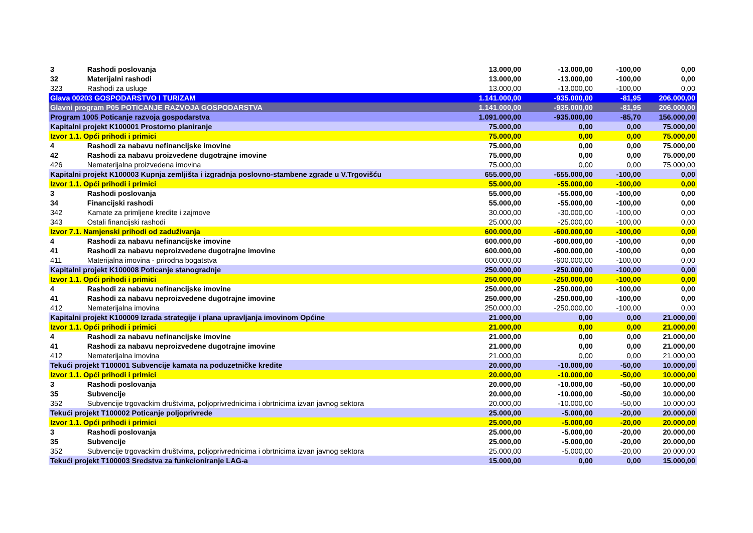| 3 | Rashodi poslovanja | 13.000,00 | -13.000,00 | -100,00 | 0,00 |
| 32 | Materijalni rashodi | 13.000,00 | -13.000,00 | -100,00 | 0,00 |
| 323 | Rashodi za usluge | 13.000,00 | -13.000,00 | -100,00 | 0,00 |
| Glava 00203 GOSPODARSTVO I TURIZAM | | 1.141.000,00 | -935.000,00 | -81,95 | 206.000,00 |
| Glavni program P05 POTICANJE RAZVOJA GOSPODARSTVA | | 1.141.000,00 | -935.000,00 | -81,95 | 206.000,00 |
| Program 1005 Poticanje razvoja gospodarstva | | 1.091.000,00 | -935.000,00 | -85,70 | 156.000,00 |
| Kapitalni projekt K100001 Prostorno planiranje | | 75.000,00 | 0,00 | 0,00 | 75.000,00 |
| Izvor 1.1. Opći prihodi i primici | | 75.000,00 | 0,00 | 0,00 | 75.000,00 |
| 4 | Rashodi za nabavu nefinancijske imovine | 75.000,00 | 0,00 | 0,00 | 75.000,00 |
| 42 | Rashodi za nabavu proizvedene dugotrajne imovine | 75.000,00 | 0,00 | 0,00 | 75.000,00 |
| 426 | Nematerijalna proizvedena imovina | 75.000,00 | 0,00 | 0,00 | 75.000,00 |
| Kapitalni projekt K100003 Kupnja zemljišta i izgradnja poslovno-stambene zgrade u V.Trgovišću | | 655.000,00 | -655.000,00 | -100,00 | 0,00 |
| Izvor 1.1. Opći prihodi i primici | | 55.000,00 | -55.000,00 | -100,00 | 0,00 |
| 3 | Rashodi poslovanja | 55.000,00 | -55.000,00 | -100,00 | 0,00 |
| 34 | Financijski rashodi | 55.000,00 | -55.000,00 | -100,00 | 0,00 |
| 342 | Kamate za primljene kredite i zajmove | 30.000,00 | -30.000,00 | -100,00 | 0,00 |
| 343 | Ostali financijski rashodi | 25.000,00 | -25.000,00 | -100,00 | 0,00 |
| Izvor 7.1. Namjenski prihodi od zaduživanja | | 600.000,00 | -600.000,00 | -100,00 | 0,00 |
| 4 | Rashodi za nabavu nefinancijske imovine | 600.000,00 | -600.000,00 | -100,00 | 0,00 |
| 41 | Rashodi za nabavu neproizvedene dugotrajne imovine | 600.000,00 | -600.000,00 | -100,00 | 0,00 |
| 411 | Materijalna imovina - prirodna bogatstva | 600.000,00 | -600.000,00 | -100,00 | 0,00 |
| Kapitalni projekt K100008 Poticanje stanogradnje | | 250.000,00 | -250.000,00 | -100,00 | 0,00 |
| Izvor 1.1. Opći prihodi i primici | | 250.000,00 | -250.000,00 | -100,00 | 0,00 |
| 4 | Rashodi za nabavu nefinancijske imovine | 250.000,00 | -250.000,00 | -100,00 | 0,00 |
| 41 | Rashodi za nabavu neproizvedene dugotrajne imovine | 250.000,00 | -250.000,00 | -100,00 | 0,00 |
| 412 | Nematerijalna imovina | 250.000,00 | -250.000,00 | -100,00 | 0,00 |
| Kapitalni projekt K100009 Izrada strategije i plana upravljanja imovinom Općine | | 21.000,00 | 0,00 | 0,00 | 21.000,00 |
| Izvor 1.1. Opći prihodi i primici | | 21.000,00 | 0,00 | 0,00 | 21.000,00 |
| 4 | Rashodi za nabavu nefinancijske imovine | 21.000,00 | 0,00 | 0,00 | 21.000,00 |
| 41 | Rashodi za nabavu neproizvedene dugotrajne imovine | 21.000,00 | 0,00 | 0,00 | 21.000,00 |
| 412 | Nematerijalna imovina | 21.000,00 | 0,00 | 0,00 | 21.000,00 |
| Tekući projekt T100001 Subvencije kamata na poduzetničke kredite | | 20.000,00 | -10.000,00 | -50,00 | 10.000,00 |
| Izvor 1.1. Opći prihodi i primici | | 20.000,00 | -10.000,00 | -50,00 | 10.000,00 |
| 3 | Rashodi poslovanja | 20.000,00 | -10.000,00 | -50,00 | 10.000,00 |
| 35 | Subvencije | 20.000,00 | -10.000,00 | -50,00 | 10.000,00 |
| 352 | Subvencije trgovackim društvima, poljoprivrednicima i obrtnicima izvan javnog sektora | 20.000,00 | -10.000,00 | -50,00 | 10.000,00 |
| Tekući projekt T100002 Poticanje poljoprivrede | | 25.000,00 | -5.000,00 | -20,00 | 20.000,00 |
| Izvor 1.1. Opći prihodi i primici | | 25.000,00 | -5.000,00 | -20,00 | 20.000,00 |
| 3 | Rashodi poslovanja | 25.000,00 | -5.000,00 | -20,00 | 20.000,00 |
| 35 | Subvencije | 25.000,00 | -5.000,00 | -20,00 | 20.000,00 |
| 352 | Subvencije trgovackim društvima, poljoprivrednicima i obrtnicima izvan javnog sektora | 25.000,00 | -5.000,00 | -20,00 | 20.000,00 |
| Tekući projekt T100003 Sredstva za funkcioniranje LAG-a | | 15.000,00 | 0,00 | 0,00 | 15.000,00 |